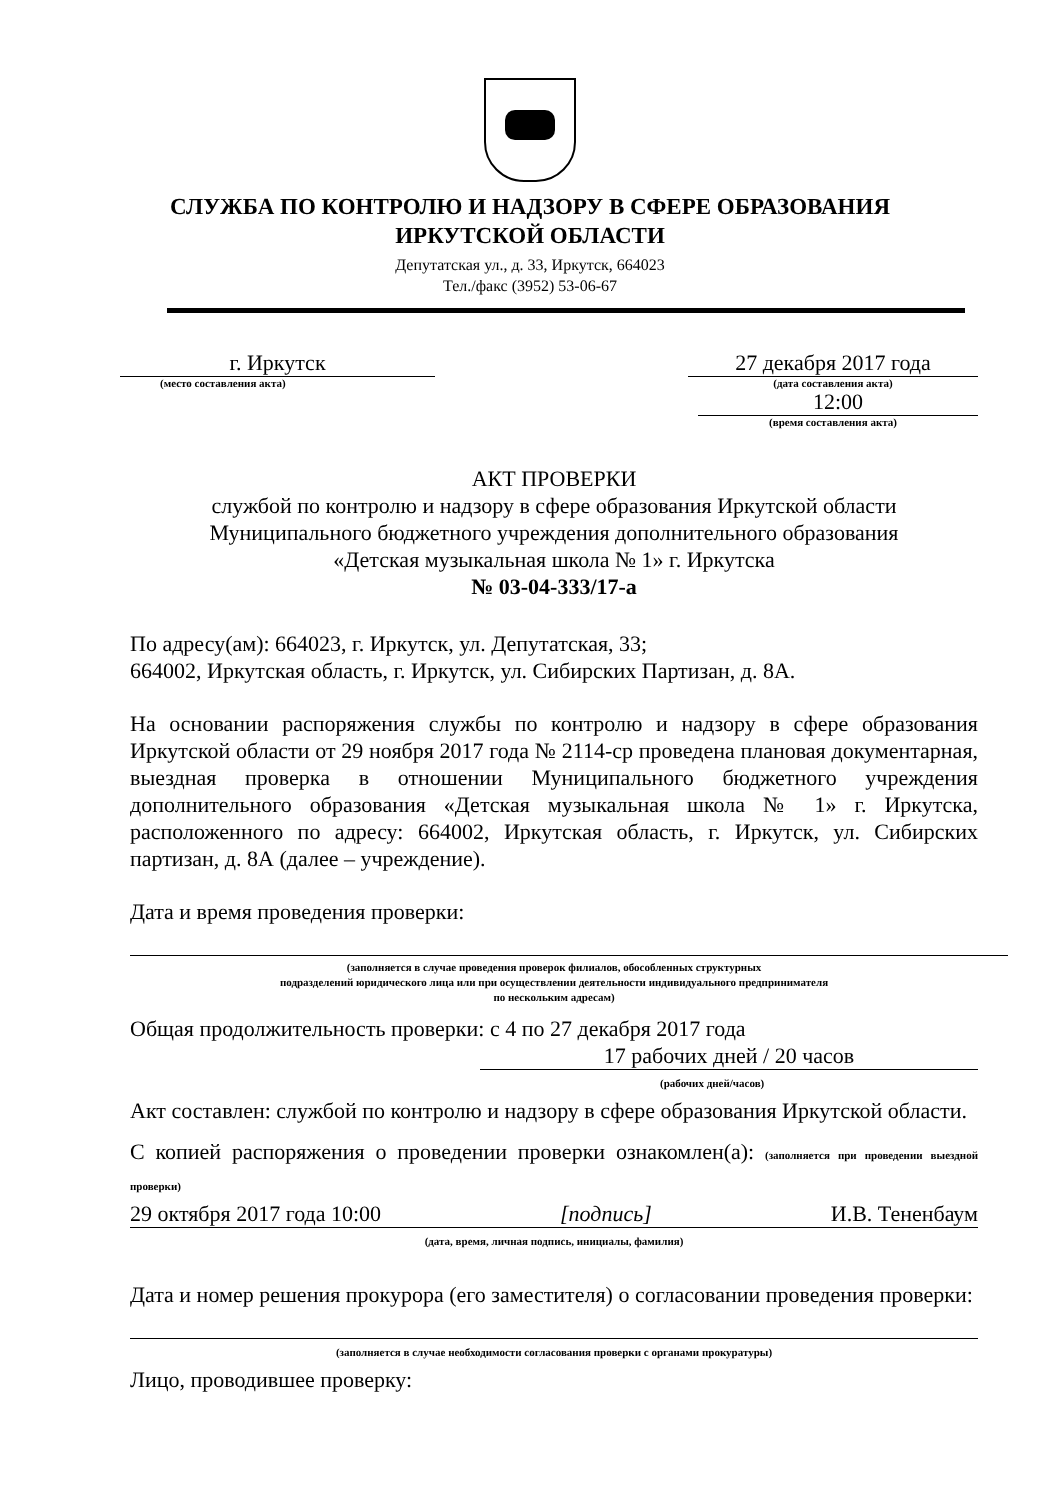СЛУЖБА ПО КОНТРОЛЮ И НАДЗОРУ В СФЕРЕ ОБРАЗОВАНИЯ
ИРКУТСКОЙ ОБЛАСТИ
Депутатская ул., д. 33, Иркутск, 664023
Тел./факс (3952) 53-06-67
г. Иркутск
(место составления акта)
27 декабря 2017 года
(дата составления акта)
12:00
(время составления акта)
АКТ ПРОВЕРКИ
службой по контролю и надзору в сфере образования Иркутской области
Муниципального бюджетного учреждения дополнительного образования
«Детская музыкальная школа № 1» г. Иркутска
№ 03-04-333/17-а
По адресу(ам): 664023, г. Иркутск, ул. Депутатская, 33;
664002, Иркутская область, г. Иркутск, ул. Сибирских Партизан, д. 8А.
На основании распоряжения службы по контролю и надзору в сфере образования Иркутской области от 29 ноября 2017 года № 2114-ср проведена плановая документарная, выездная проверка в отношении Муниципального бюджетного учреждения дополнительного образования «Детская музыкальная школа № 1» г. Иркутска, расположенного по адресу: 664002, Иркутская область, г. Иркутск, ул. Сибирских партизан, д. 8А (далее – учреждение).
Дата и время проведения проверки:
(заполняется в случае проведения проверок филиалов, обособленных структурных
подразделений юридического лица или при осуществлении деятельности индивидуального предпринимателя
по нескольким адресам)
Общая продолжительность проверки: с 4 по 27 декабря 2017 года
17 рабочих дней / 20 часов
(рабочих дней/часов)
Акт составлен: службой по контролю и надзору в сфере образования Иркутской области.
С копией распоряжения о проведении проверки ознакомлен(а): (заполняется при проведении выездной проверки)
29 октября 2017 года 10:00 [подпись] И.В. Тененбаум
(дата, время, личная подпись, инициалы, фамилия)
Дата и номер решения прокурора (его заместителя) о согласовании проведения проверки:
(заполняется в случае необходимости согласования проверки с органами прокуратуры)
Лицо, проводившее проверку: